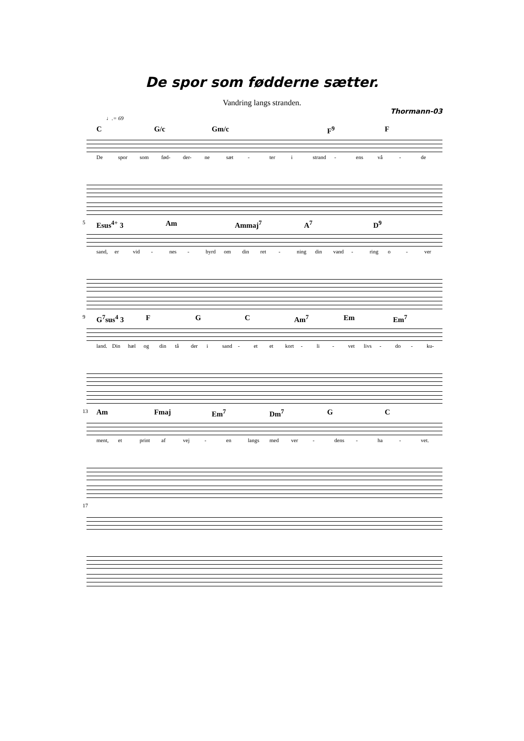De spor som fødderne sætter.
Vandring langs stranden.
Thormann-03
♩.= 69
C G/c Gm/c F<sup>9</sup> F
De spor som fød- der- ne sæt - ter i strand - ens vå - de
5
Esus<sup>4+</sup> 3 Am Ammaj<sup>7</sup> A<sup>7</sup> D<sup>9</sup>
sand, er vid - nes - byrd om din ret - ning din vand - ring o - ver
9
G<sup>7</sup>sus<sup>4</sup> 3 F G C Am<sup>7</sup> Em Em<sup>7</sup>
land. Din hæl og din tå der i sand - et et kort - li - vet livs - do - ku-
13
Am Fmaj Em<sup>7</sup> Dm<sup>7</sup> G C
ment, et print af vej - en langs med ver - dens - ha - vet.
17